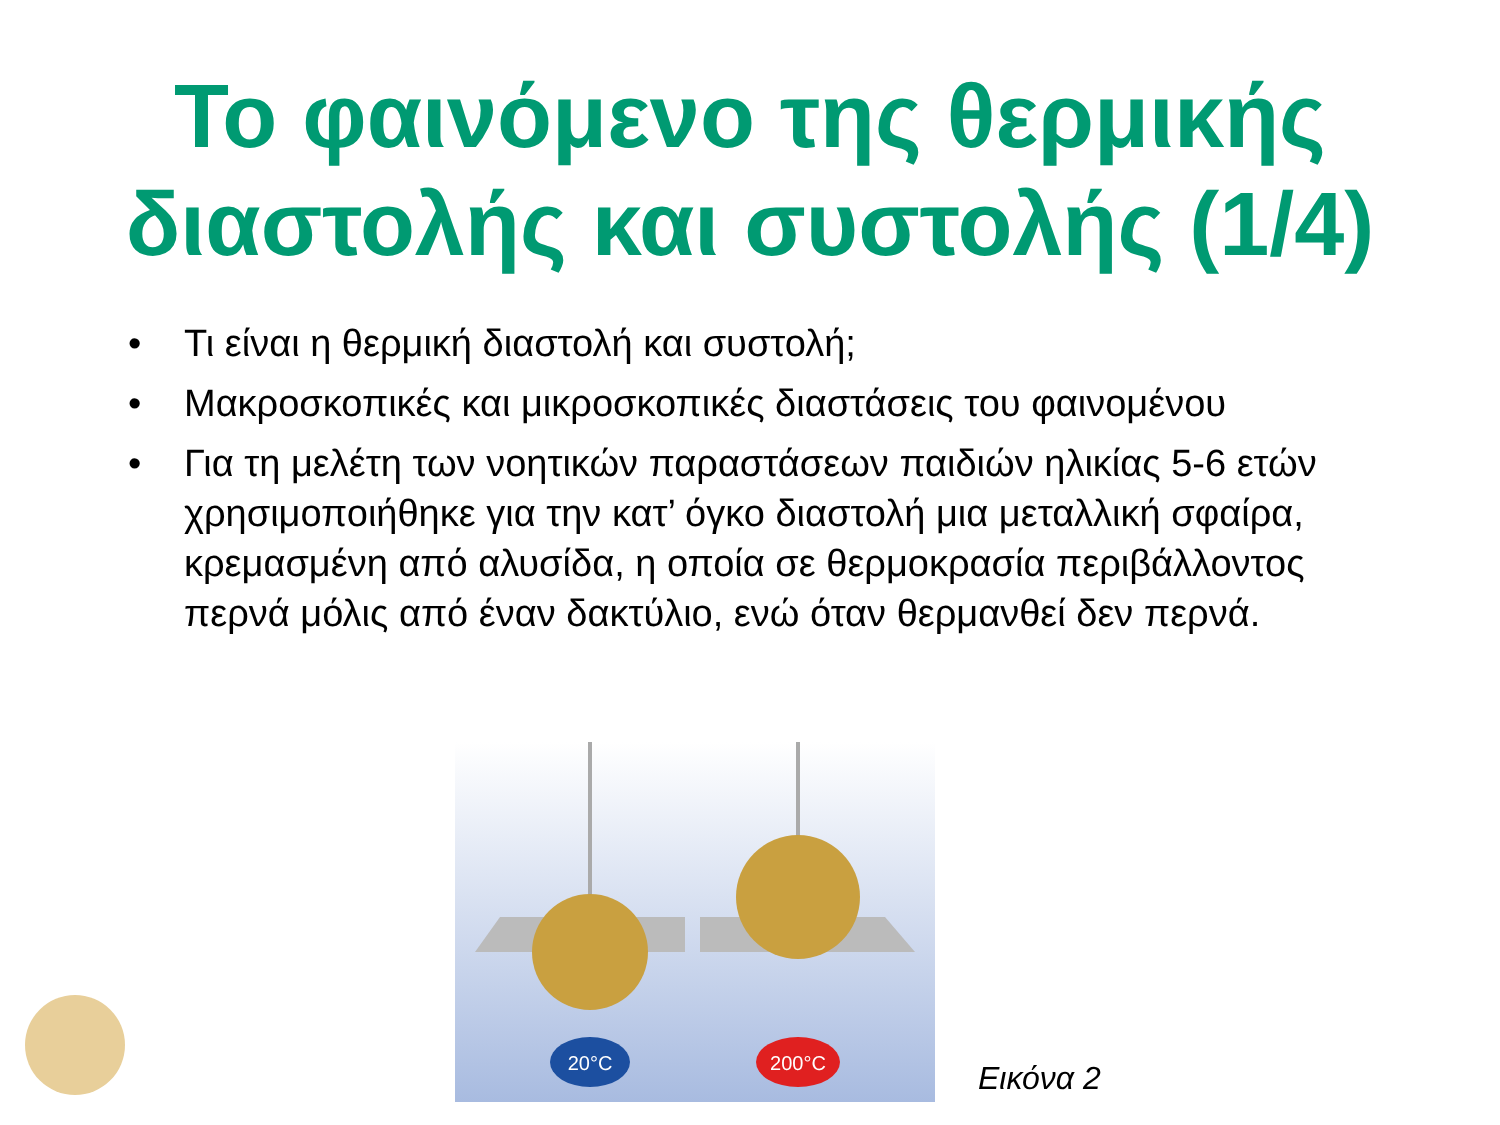Το φαινόμενο της θερμικής διαστολής και συστολής (1/4)
• Τι είναι η θερμική διαστολή και συστολή;
• Μακροσκοπικές και μικροσκοπικές διαστάσεις του φαινομένου
• Για τη μελέτη των νοητικών παραστάσεων παιδιών ηλικίας 5-6 ετών χρησιμοποιήθηκε για την κατ’ όγκο διαστολή μια μεταλλική σφαίρα, κρεμασμένη από αλυσίδα, η οποία σε θερμοκρασία περιβάλλοντος περνά μόλις από έναν δακτύλιο, ενώ όταν θερμανθεί δεν περνά.
20°C
200°C
Εικόνα 2